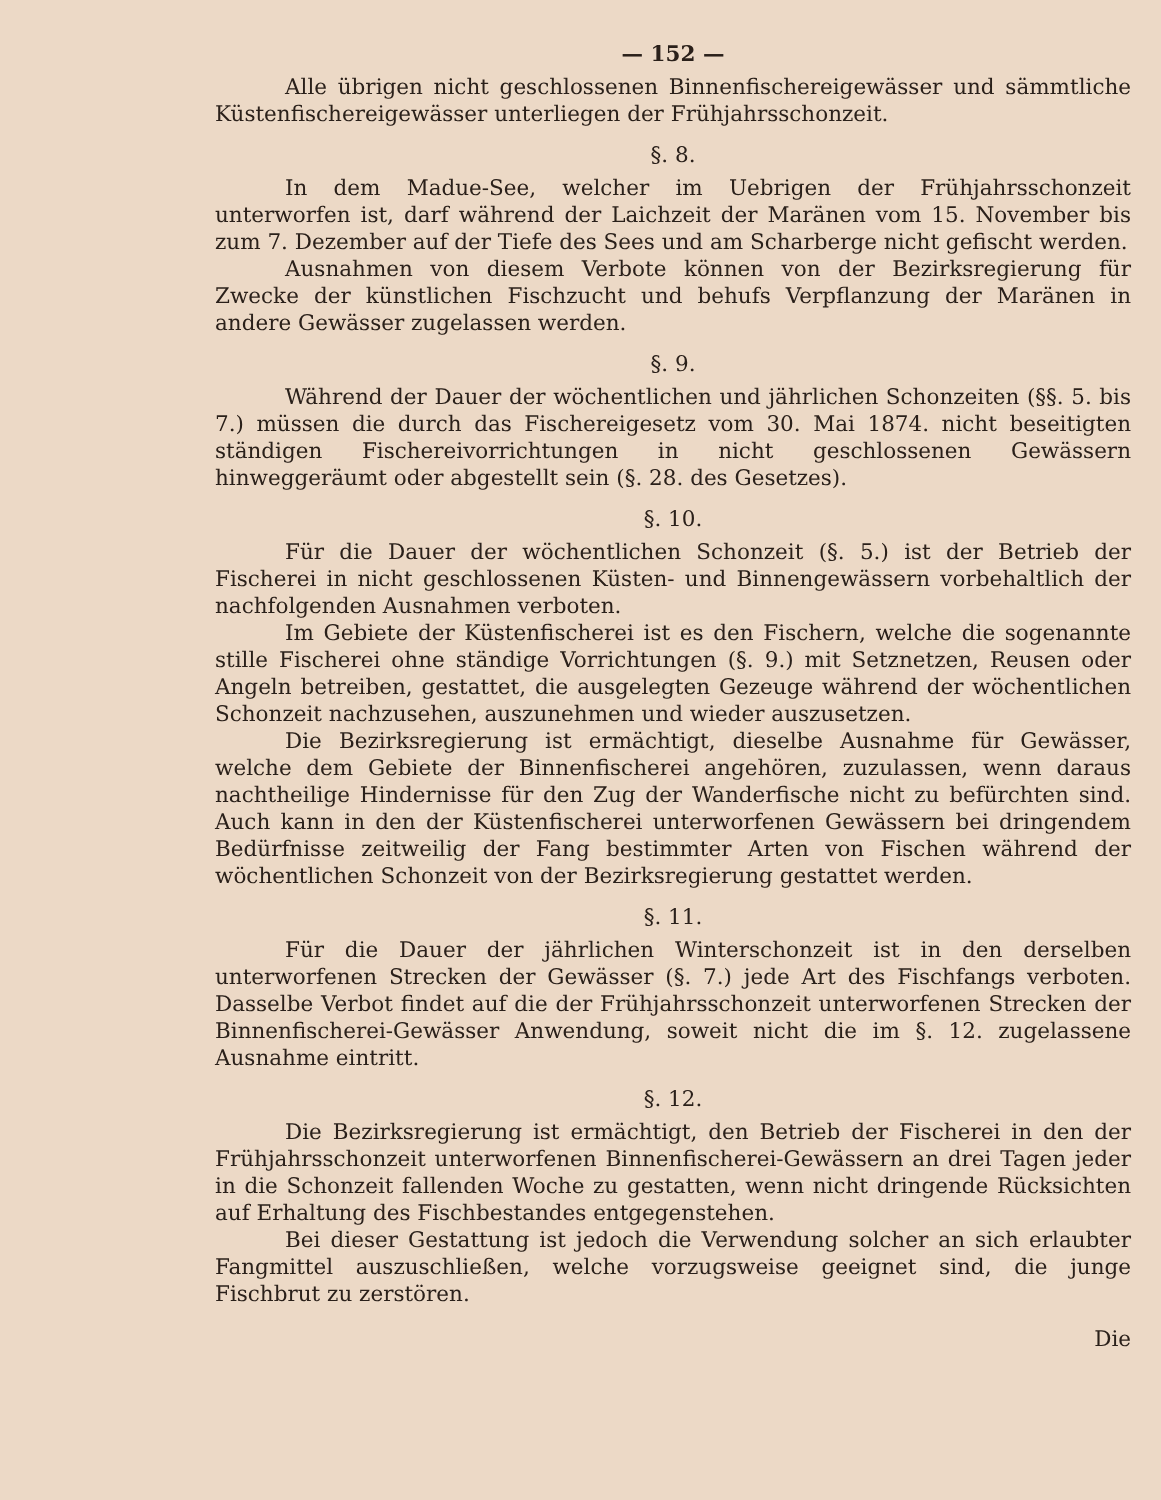— 152 —
Alle übrigen nicht geschlossenen Binnenfischereigewässer und sämmtliche Küstenfischereigewässer unterliegen der Frühjahrsschonzeit.
§. 8.
In dem Madue-See, welcher im Uebrigen der Frühjahrsschonzeit unterworfen ist, darf während der Laichzeit der Maränen vom 15. November bis zum 7. Dezember auf der Tiefe des Sees und am Scharberge nicht gefischt werden.
Ausnahmen von diesem Verbote können von der Bezirksregierung für Zwecke der künstlichen Fischzucht und behufs Verpflanzung der Maränen in andere Gewässer zugelassen werden.
§. 9.
Während der Dauer der wöchentlichen und jährlichen Schonzeiten (§§. 5. bis 7.) müssen die durch das Fischereigesetz vom 30. Mai 1874. nicht beseitigten ständigen Fischereivorrichtungen in nicht geschlossenen Gewässern hinweggeräumt oder abgestellt sein (§. 28. des Gesetzes).
§. 10.
Für die Dauer der wöchentlichen Schonzeit (§. 5.) ist der Betrieb der Fischerei in nicht geschlossenen Küsten- und Binnengewässern vorbehaltlich der nachfolgenden Ausnahmen verboten.
Im Gebiete der Küstenfischerei ist es den Fischern, welche die sogenannte stille Fischerei ohne ständige Vorrichtungen (§. 9.) mit Setznetzen, Reusen oder Angeln betreiben, gestattet, die ausgelegten Gezeuge während der wöchentlichen Schonzeit nachzusehen, auszunehmen und wieder auszusetzen.
Die Bezirksregierung ist ermächtigt, dieselbe Ausnahme für Gewässer, welche dem Gebiete der Binnenfischerei angehören, zuzulassen, wenn daraus nachtheilige Hindernisse für den Zug der Wanderfische nicht zu befürchten sind. Auch kann in den der Küstenfischerei unterworfenen Gewässern bei dringendem Bedürfnisse zeitweilig der Fang bestimmter Arten von Fischen während der wöchentlichen Schonzeit von der Bezirksregierung gestattet werden.
§. 11.
Für die Dauer der jährlichen Winterschonzeit ist in den derselben unterworfenen Strecken der Gewässer (§. 7.) jede Art des Fischfangs verboten. Dasselbe Verbot findet auf die der Frühjahrsschonzeit unterworfenen Strecken der Binnenfischerei-Gewässer Anwendung, soweit nicht die im §. 12. zugelassene Ausnahme eintritt.
§. 12.
Die Bezirksregierung ist ermächtigt, den Betrieb der Fischerei in den der Frühjahrsschonzeit unterworfenen Binnenfischerei-Gewässern an drei Tagen jeder in die Schonzeit fallenden Woche zu gestatten, wenn nicht dringende Rücksichten auf Erhaltung des Fischbestandes entgegenstehen.
Bei dieser Gestattung ist jedoch die Verwendung solcher an sich erlaubter Fangmittel auszuschließen, welche vorzugsweise geeignet sind, die junge Fischbrut zu zerstören.
Die